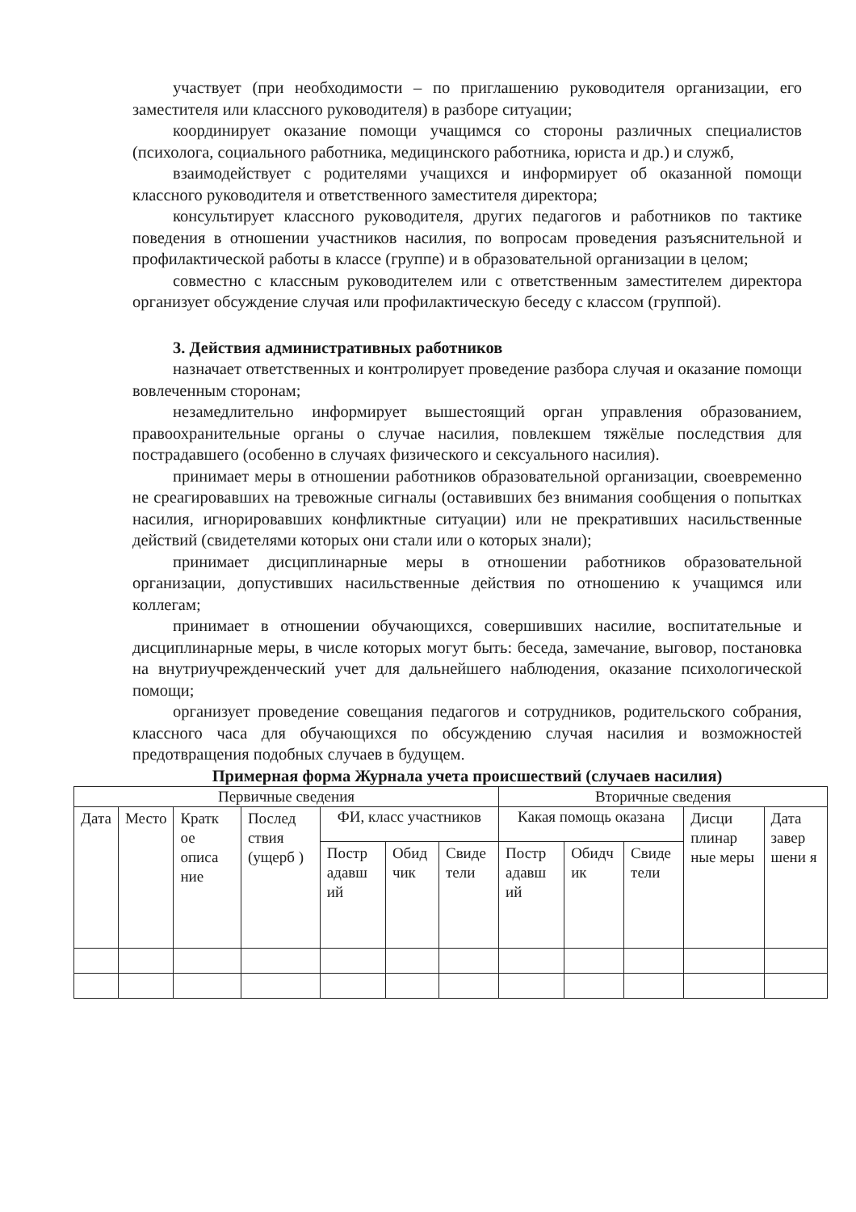участвует (при необходимости – по приглашению руководителя организации, его заместителя или классного руководителя) в разборе ситуации;
координирует оказание помощи учащимся со стороны различных специалистов (психолога, социального работника, медицинского работника, юриста и др.) и служб,
взаимодействует с родителями учащихся и информирует об оказанной помощи классного руководителя и ответственного заместителя директора;
консультирует классного руководителя, других педагогов и работников по тактике поведения в отношении участников насилия, по вопросам проведения разъяснительной и профилактической работы в классе (группе) и в образовательной организации в целом;
совместно с классным руководителем или с ответственным заместителем директора организует обсуждение случая или профилактическую беседу с классом (группой).
3. Действия административных работников
назначает ответственных и контролирует проведение разбора случая и оказание помощи вовлеченным сторонам;
незамедлительно информирует вышестоящий орган управления образованием, правоохранительные органы о случае насилия, повлекшем тяжёлые последствия для пострадавшего (особенно в случаях физического и сексуального насилия).
принимает меры в отношении работников образовательной организации, своевременно не среагировавших на тревожные сигналы (оставивших без внимания сообщения о попытках насилия, игнорировавших конфликтные ситуации) или не прекративших насильственные действий (свидетелями которых они стали или о которых знали);
принимает дисциплинарные меры в отношении работников образовательной организации, допустивших насильственные действия по отношению к учащимся или коллегам;
принимает в отношении обучающихся, совершивших насилие, воспитательные и дисциплинарные меры, в числе которых могут быть: беседа, замечание, выговор, постановка на внутриучрежденческий учет для дальнейшего наблюдения, оказание психологической помощи;
организует проведение совещания педагогов и сотрудников, родительского собрания, классного часа для обучающихся по обсуждению случая насилия и возможностей предотвращения подобных случаев в будущем.
Примерная форма Журнала учета происшествий (случаев насилия)
| Первичные сведения | | | | | | | Вторичные сведения | | | | |
| --- | --- | --- | --- | --- | --- | --- | --- | --- | --- | --- | --- |
| Дата | Место | Кратк ое описа ние | Послед ствия (ущерб ) | ФИ, класс участников | | | Какая помощь оказана | | | Дисци плинар ные меры | Дата завер шени я |
| | | | | Постр адавш ий | Обид чик | Свиде тели | Постр адавш ий | Обидч ик | Свиде тели | | |